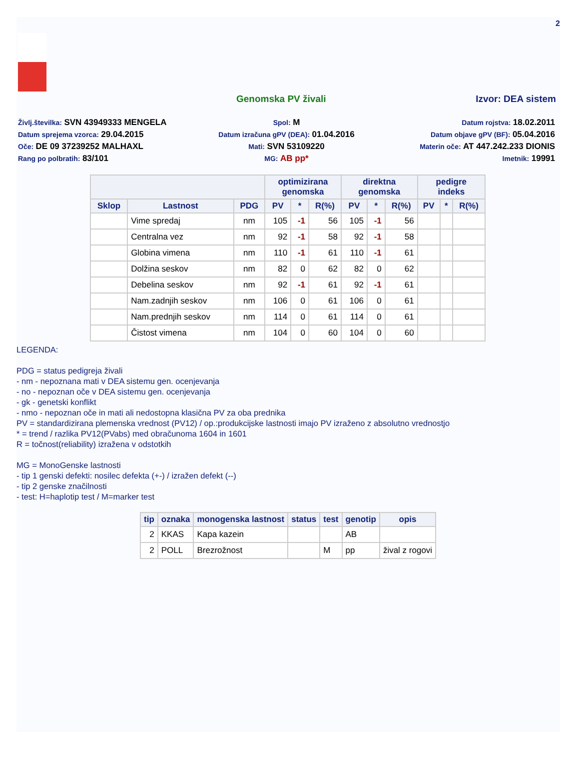2
Genomska PV živali Izvor: DEA sistem
Življ.številka: SVN 43949333 MENGELA
Spol: M
Datum rojstva: 18.02.2011
Datum sprejema vzorca: 29.04.2015
Datum izračuna gPV (DEA): 01.04.2016
Datum objave gPV (BF): 05.04.2016
Oče: DE 09 37239252 MALHAXL
Mati: SVN 53109220
Materin oče: AT 447.242.233 DIONIS
Rang po polbratih: 83/101
MG: AB pp*
Imetnik: 19991
| | | | optimizirana genomska | | | direktna genomska | | | pedigre indeks | | |
| --- | --- | --- | --- | --- | --- | --- | --- | --- | --- | --- | --- |
| Sklop | Lastnost | PDG | PV | * | R(%) | PV | * | R(%) | PV | * | R(%) |
| | Vime spredaj | nm | 105 | -1 | 56 | 105 | -1 | 56 | | | |
| | Centralna vez | nm | 92 | -1 | 58 | 92 | -1 | 58 | | | |
| | Globina vimena | nm | 110 | -1 | 61 | 110 | -1 | 61 | | | |
| | Dolžina seskov | nm | 82 | 0 | 62 | 82 | 0 | 62 | | | |
| | Debelina seskov | nm | 92 | -1 | 61 | 92 | -1 | 61 | | | |
| | Nam.zadnjih seskov | nm | 106 | 0 | 61 | 106 | 0 | 61 | | | |
| | Nam.prednjih seskov | nm | 114 | 0 | 61 | 114 | 0 | 61 | | | |
| | Čistost vimena | nm | 104 | 0 | 60 | 104 | 0 | 60 | | | |
LEGENDA:
PDG = status pedigreja živali
- nm - nepoznana mati v DEA sistemu gen. ocenjevanja
- no - nepoznan oče v DEA sistemu gen. ocenjevanja
- gk - genetski konflikt
- nmo - nepoznan oče in mati ali nedostopna klasična PV za oba prednika
PV = standardizirana plemenska vrednost (PV12) / op.:produkcijske lastnosti imajo PV izraženo z absolutno vrednostjo
* = trend / razlika PV12(PVabs) med obračunoma 1604 in 1601
R = točnost(reliability) izražena v odstotkih
MG = MonoGenske lastnosti
- tip 1 genski defekti: nosilec defekta (+-) / izražen defekt (--)
- tip 2 genske značilnosti
- test: H=haplotip test / M=marker test
| tip | oznaka | monogenska lastnost | status | test | genotip | opis |
| --- | --- | --- | --- | --- | --- | --- |
| 2 | KKAS | Kapa kazein | | | AB | |
| 2 | POLL | Brezrožnost | | M | pp | žival z rogovi |